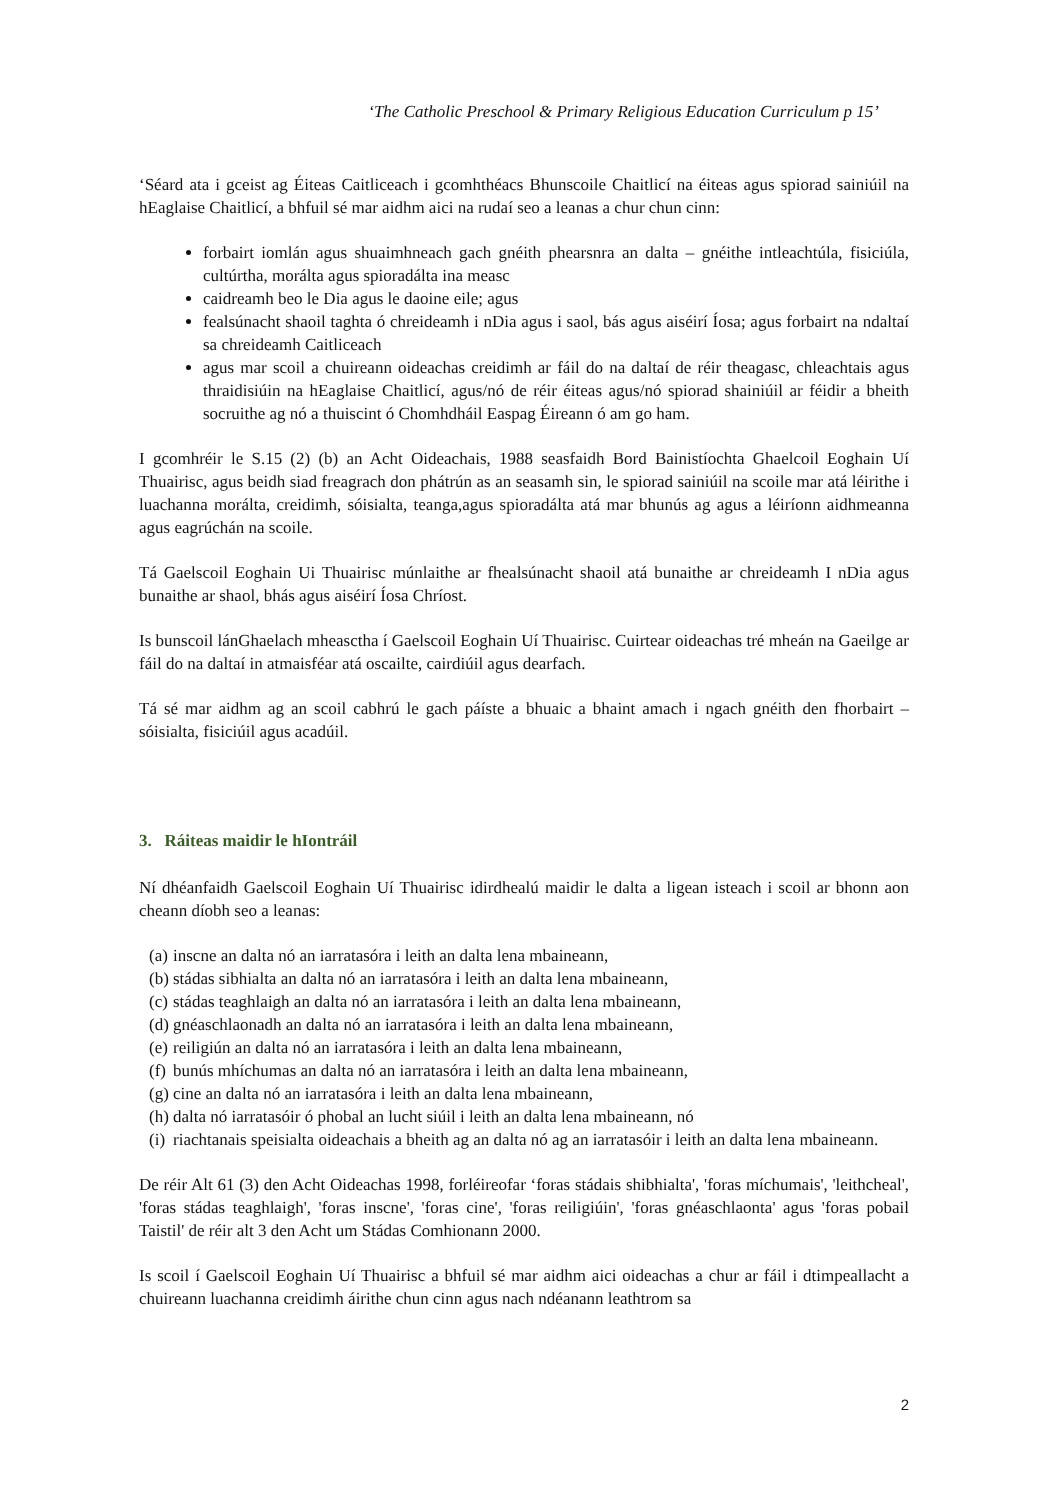‘The Catholic Preschool & Primary Religious Education Curriculum p 15’
‘Séard ata i gceist ag Éiteas Caitliceach i gcomhthéacs Bhunscoile Chaitlicí na éiteas agus spiorad sainiúil na hEaglaise Chaitlicí, a bhfuil sé mar aidhm aici na rudaí seo a leanas a chur chun cinn:
forbairt iomlán agus shuaimhneach gach gnéith phearsnra an dalta – gnéithe intleachtúla, fisiciúla, cultúrtha, morálta agus spioradálta ina measc
caidreamh beo le Dia agus le daoine eile; agus
fealsúnacht shaoil taghta ó chreideamh i nDia agus i saol, bás agus aiséirí Íosa; agus forbairt na ndaltaí sa chreideamh Caitliceach
agus mar scoil a chuireann oideachas creidimh ar fáil do na daltaí de réir theagasc, chleachtais agus thraidisiúin na hEaglaise Chaitlicí, agus/nó de réir éiteas agus/nó spiorad shainiúil ar féidir a bheith socruithe ag nó a thuiscint ó Chomhdháil Easpag Éireann ó am go ham.
I gcomhréir le S.15 (2) (b) an Acht Oideachais, 1988 seasfaidh Bord Bainistíochta Ghaelcoil Eoghain Uí Thuairisc, agus beidh siad freagrach don phátrún as an seasamh sin, le spiorad sainiúil na scoile mar atá léirithe i luachanna morálta, creidimh, sóisialta, teanga,agus spioradálta atá mar bhunús ag agus a léiríonn aidhmeanna agus eagrúchán na scoile.
Tá Gaelscoil Eoghain Ui Thuairisc múnlaithe ar fhealsúnacht shaoil atá bunaithe ar chreideamh I nDia agus bunaithe ar shaol, bhás agus aiséirí Íosa Chríost.
Is bunscoil lánGhaelach mheasctha í Gaelscoil Eoghain Uí Thuairisc. Cuirtear oideachas tré mheán na Gaeilge ar fáil do na daltaí in atmaisféar atá oscailte, cairdiúil agus dearfach.
Tá sé mar aidhm ag an scoil cabhrú le gach páíste a bhuaic a bhaint amach i ngach gnéith den fhorbairt – sóisialta, fisiciúil agus acadúil.
3. Ráiteas maidir le hIontráil
Ní dhéanfaidh Gaelscoil Eoghain Uí Thuairisc idirdhealú maidir le dalta a ligean isteach i scoil ar bhonn aon cheann díobh seo a leanas:
(a) inscne an dalta nó an iarratasóra i leith an dalta lena mbaineann,
(b) stádas sibhialta an dalta nó an iarratasóra i leith an dalta lena mbaineann,
(c) stádas teaghlaigh an dalta nó an iarratasóra i leith an dalta lena mbaineann,
(d) gnéaschlaonadh an dalta nó an iarratasóra i leith an dalta lena mbaineann,
(e) reiligiún an dalta nó an iarratasóra i leith an dalta lena mbaineann,
(f) bunús mhíchumas an dalta nó an iarratasóra i leith an dalta lena mbaineann,
(g) cine an dalta nó an iarratasóra i leith an dalta lena mbaineann,
(h) dalta nó iarratasóir ó phobal an lucht siúil i leith an dalta lena mbaineann, nó
(i) riachtanais speisialta oideachais a bheith ag an dalta nó ag an iarratasóir i leith an dalta lena mbaineann.
De réir Alt 61 (3) den Acht Oideachas 1998, forléireofar ‘foras stádais shibhialta', 'foras míchumais', 'leithcheal', 'foras stádas teaghlaigh', 'foras inscne', 'foras cine', 'foras reiligiúin', 'foras gnéaschlaonta' agus 'foras pobail Taistil' de réir alt 3 den Acht um Stádas Comhionann 2000.
Is scoil í Gaelscoil Eoghain Uí Thuairisc a bhfuil sé mar aidhm aici oideachas a chur ar fáil i dtimpeallacht a chuireann luachanna creidimh áirithe chun cinn agus nach ndéanann leathtrom sa
2